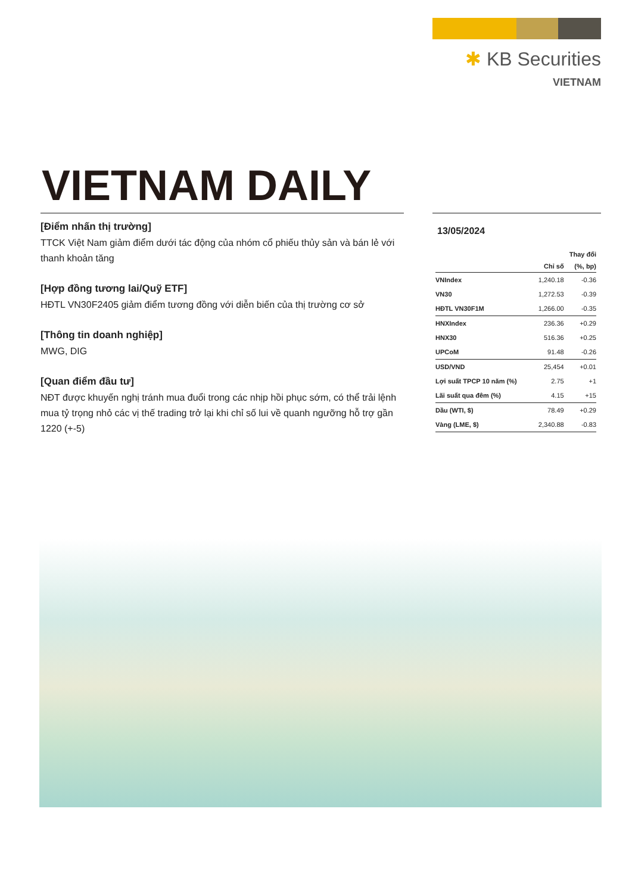✱ KB Securities
VIETNAM
VIETNAM DAILY
[Điểm nhấn thị trường]
TTCK Việt Nam giảm điểm dưới tác động của nhóm cổ phiếu thủy sản và bán lẻ với thanh khoản tăng
[Hợp đồng tương lai/Quỹ ETF]
HĐTL VN30F2405 giảm điểm tương đồng với diễn biến của thị trường cơ sở
[Thông tin doanh nghiệp]
MWG, DIG
[Quan điểm đầu tư]
NĐT được khuyến nghị tránh mua đuổi trong các nhịp hồi phục sớm, có thể trải lệnh mua tỷ trọng nhỏ các vị thế trading trở lại khi chỉ số lui về quanh ngưỡng hỗ trợ gần 1220 (+-5)
13/05/2024
| | | Thay đổi |
| --- | --- | --- |
| | Chỉ số | (%, bp) |
| VNIndex | 1,240.18 | -0.36 |
| VN30 | 1,272.53 | -0.39 |
| HĐTL VN30F1M | 1,266.00 | -0.35 |
| HNXIndex | 236.36 | +0.29 |
| HNX30 | 516.36 | +0.25 |
| UPCoM | 91.48 | -0.26 |
| USD/VND | 25,454 | +0.01 |
| Lợi suất TPCP 10 năm (%) | 2.75 | +1 |
| Lãi suất qua đêm (%) | 4.15 | +15 |
| Dầu (WTI, $) | 78.49 | +0.29 |
| Vàng (LME, $) | 2,340.88 | -0.83 |